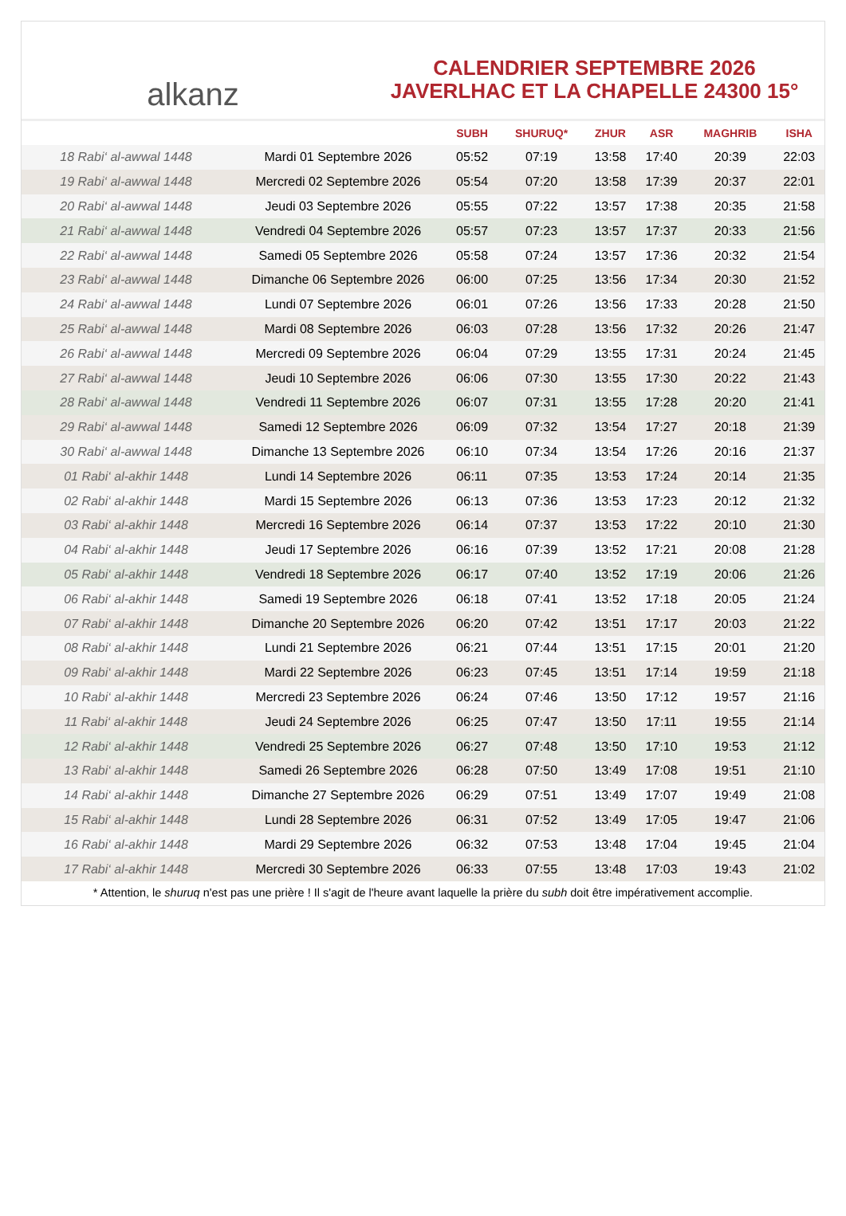alkanz
CALENDRIER SEPTEMBRE 2026
JAVERLHAC ET LA CHAPELLE 24300 15°
| | | SUBH | SHURUQ* | ZHUR | ASR | MAGHRIB | ISHA |
| --- | --- | --- | --- | --- | --- | --- | --- |
| 18 Rabi‘ al-awwal 1448 | Mardi 01 Septembre 2026 | 05:52 | 07:19 | 13:58 | 17:40 | 20:39 | 22:03 |
| 19 Rabi‘ al-awwal 1448 | Mercredi 02 Septembre 2026 | 05:54 | 07:20 | 13:58 | 17:39 | 20:37 | 22:01 |
| 20 Rabi‘ al-awwal 1448 | Jeudi 03 Septembre 2026 | 05:55 | 07:22 | 13:57 | 17:38 | 20:35 | 21:58 |
| 21 Rabi‘ al-awwal 1448 | Vendredi 04 Septembre 2026 | 05:57 | 07:23 | 13:57 | 17:37 | 20:33 | 21:56 |
| 22 Rabi‘ al-awwal 1448 | Samedi 05 Septembre 2026 | 05:58 | 07:24 | 13:57 | 17:36 | 20:32 | 21:54 |
| 23 Rabi‘ al-awwal 1448 | Dimanche 06 Septembre 2026 | 06:00 | 07:25 | 13:56 | 17:34 | 20:30 | 21:52 |
| 24 Rabi‘ al-awwal 1448 | Lundi 07 Septembre 2026 | 06:01 | 07:26 | 13:56 | 17:33 | 20:28 | 21:50 |
| 25 Rabi‘ al-awwal 1448 | Mardi 08 Septembre 2026 | 06:03 | 07:28 | 13:56 | 17:32 | 20:26 | 21:47 |
| 26 Rabi‘ al-awwal 1448 | Mercredi 09 Septembre 2026 | 06:04 | 07:29 | 13:55 | 17:31 | 20:24 | 21:45 |
| 27 Rabi‘ al-awwal 1448 | Jeudi 10 Septembre 2026 | 06:06 | 07:30 | 13:55 | 17:30 | 20:22 | 21:43 |
| 28 Rabi‘ al-awwal 1448 | Vendredi 11 Septembre 2026 | 06:07 | 07:31 | 13:55 | 17:28 | 20:20 | 21:41 |
| 29 Rabi‘ al-awwal 1448 | Samedi 12 Septembre 2026 | 06:09 | 07:32 | 13:54 | 17:27 | 20:18 | 21:39 |
| 30 Rabi‘ al-awwal 1448 | Dimanche 13 Septembre 2026 | 06:10 | 07:34 | 13:54 | 17:26 | 20:16 | 21:37 |
| 01 Rabi‘ al-akhir 1448 | Lundi 14 Septembre 2026 | 06:11 | 07:35 | 13:53 | 17:24 | 20:14 | 21:35 |
| 02 Rabi‘ al-akhir 1448 | Mardi 15 Septembre 2026 | 06:13 | 07:36 | 13:53 | 17:23 | 20:12 | 21:32 |
| 03 Rabi‘ al-akhir 1448 | Mercredi 16 Septembre 2026 | 06:14 | 07:37 | 13:53 | 17:22 | 20:10 | 21:30 |
| 04 Rabi‘ al-akhir 1448 | Jeudi 17 Septembre 2026 | 06:16 | 07:39 | 13:52 | 17:21 | 20:08 | 21:28 |
| 05 Rabi‘ al-akhir 1448 | Vendredi 18 Septembre 2026 | 06:17 | 07:40 | 13:52 | 17:19 | 20:06 | 21:26 |
| 06 Rabi‘ al-akhir 1448 | Samedi 19 Septembre 2026 | 06:18 | 07:41 | 13:52 | 17:18 | 20:05 | 21:24 |
| 07 Rabi‘ al-akhir 1448 | Dimanche 20 Septembre 2026 | 06:20 | 07:42 | 13:51 | 17:17 | 20:03 | 21:22 |
| 08 Rabi‘ al-akhir 1448 | Lundi 21 Septembre 2026 | 06:21 | 07:44 | 13:51 | 17:15 | 20:01 | 21:20 |
| 09 Rabi‘ al-akhir 1448 | Mardi 22 Septembre 2026 | 06:23 | 07:45 | 13:51 | 17:14 | 19:59 | 21:18 |
| 10 Rabi‘ al-akhir 1448 | Mercredi 23 Septembre 2026 | 06:24 | 07:46 | 13:50 | 17:12 | 19:57 | 21:16 |
| 11 Rabi‘ al-akhir 1448 | Jeudi 24 Septembre 2026 | 06:25 | 07:47 | 13:50 | 17:11 | 19:55 | 21:14 |
| 12 Rabi‘ al-akhir 1448 | Vendredi 25 Septembre 2026 | 06:27 | 07:48 | 13:50 | 17:10 | 19:53 | 21:12 |
| 13 Rabi‘ al-akhir 1448 | Samedi 26 Septembre 2026 | 06:28 | 07:50 | 13:49 | 17:08 | 19:51 | 21:10 |
| 14 Rabi‘ al-akhir 1448 | Dimanche 27 Septembre 2026 | 06:29 | 07:51 | 13:49 | 17:07 | 19:49 | 21:08 |
| 15 Rabi‘ al-akhir 1448 | Lundi 28 Septembre 2026 | 06:31 | 07:52 | 13:49 | 17:05 | 19:47 | 21:06 |
| 16 Rabi‘ al-akhir 1448 | Mardi 29 Septembre 2026 | 06:32 | 07:53 | 13:48 | 17:04 | 19:45 | 21:04 |
| 17 Rabi‘ al-akhir 1448 | Mercredi 30 Septembre 2026 | 06:33 | 07:55 | 13:48 | 17:03 | 19:43 | 21:02 |
* Attention, le shuruq n'est pas une prière ! Il s'agit de l'heure avant laquelle la prière du subh doit être impérativement accomplie.